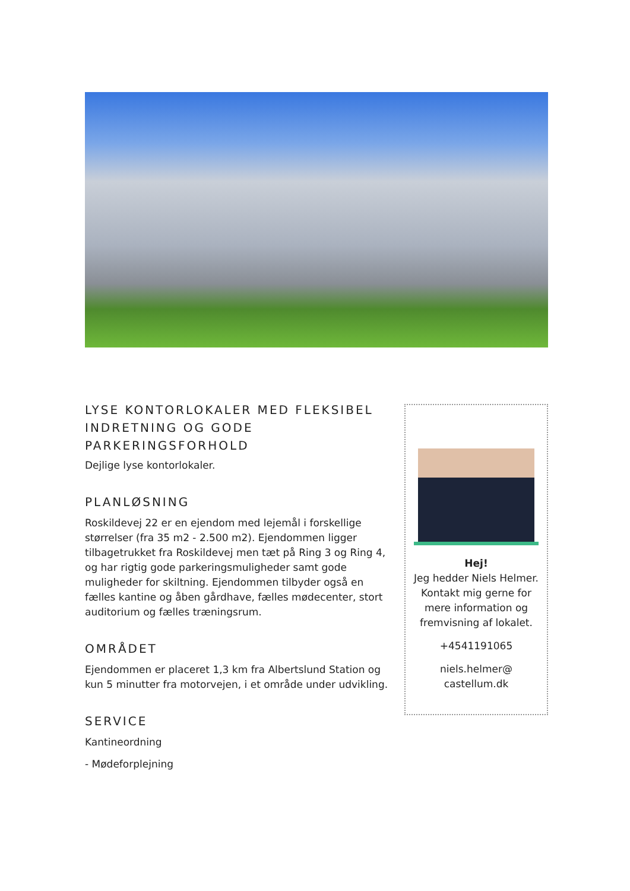LYSE KONTORLOKALER MED FLEKSIBEL INDRETNING OG GODE PARKERINGSFORHOLD
Dejlige lyse kontorlokaler.
PLANLØSNING
Roskildevej 22 er en ejendom med lejemål i forskellige størrelser (fra 35 m2 - 2.500 m2). Ejendommen ligger tilbagetrukket fra Roskildevej men tæt på Ring 3 og Ring 4, og har rigtig gode parkeringsmuligheder samt gode muligheder for skiltning. Ejendommen tilbyder også en fælles kantine og åben gårdhave, fælles mødecenter, stort auditorium og fælles træningsrum.
OMRÅDET
Ejendommen er placeret 1,3 km fra Albertslund Station og kun 5 minutter fra motorvejen, i et område under udvikling.
SERVICE
Kantineordning
- Mødeforplejning
Hej!
Jeg hedder Niels Helmer. Kontakt mig gerne for mere information og fremvisning af lokalet.
+4541191065
niels.helmer@
castellum.dk